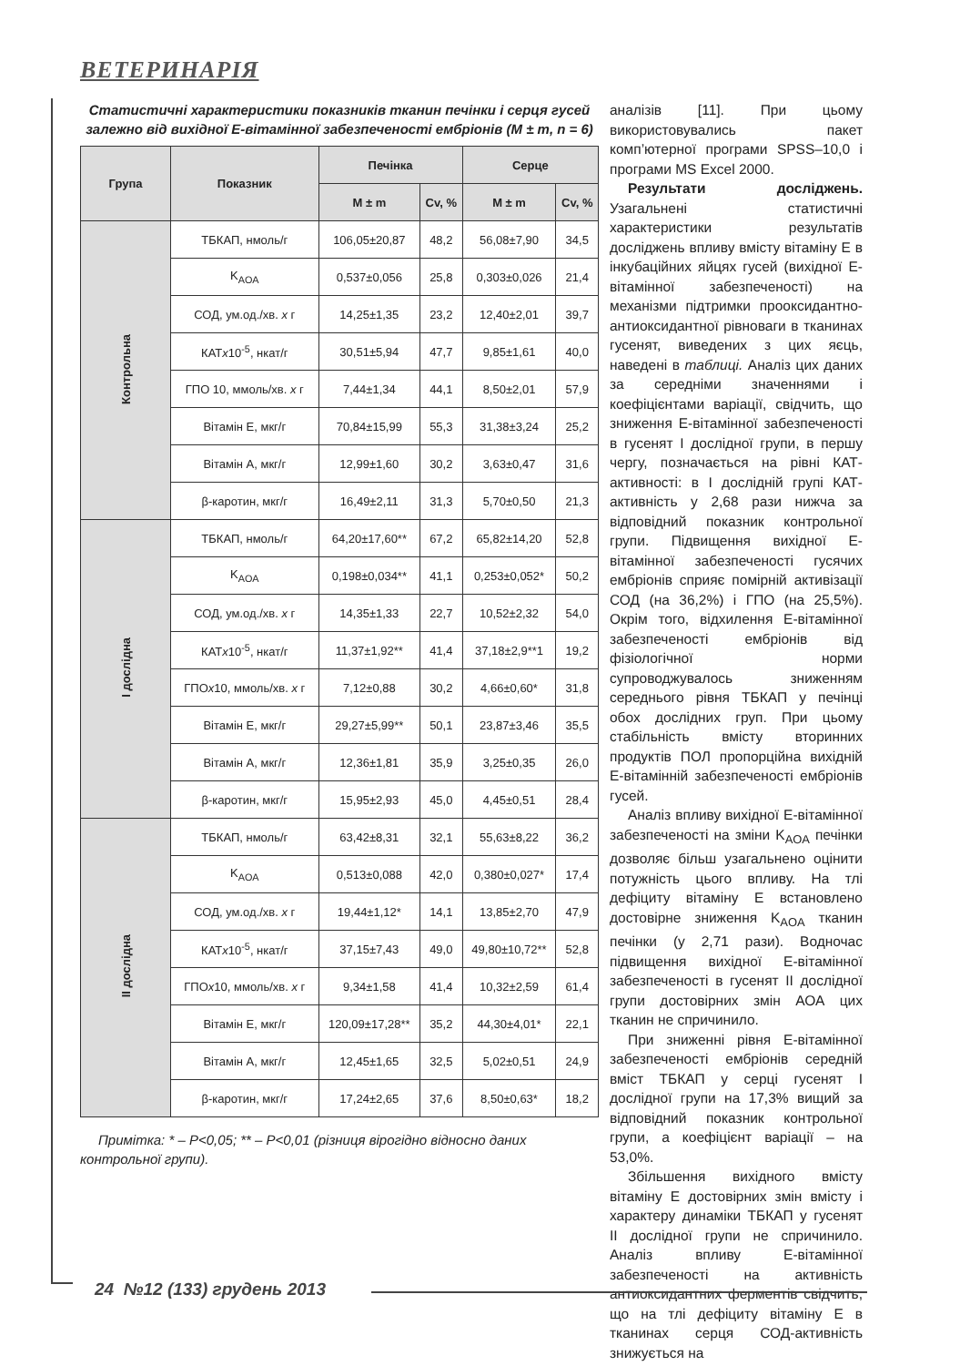ВЕТЕРИНАРІЯ
Статистичні характеристики показників тканин печінки і серця гусей залежно від вихідної Е-вітамінної забезпеченості ембріонів (М ± m, n = 6)
| Група | Показник | Печінка | | Серце | |
| --- | --- | --- | --- | --- | --- |
| | | M ± m | Cv, % | M ± m | Cv, % |
| Контрольна | ТБКАП, нмоль/г | 106,05±20,87 | 48,2 | 56,08±7,90 | 34,5 |
| | K<sub>AOA</sub> | 0,537±0,056 | 25,8 | 0,303±0,026 | 21,4 |
| | СОД, ум.од./хв. x г | 14,25±1,35 | 23,2 | 12,40±2,01 | 39,7 |
| | КАТ x 10<sup>-5</sup>, нкат/г | 30,51±5,94 | 47,7 | 9,85±1,61 | 40,0 |
| | ГПО 10, ммоль/хв. x г | 7,44±1,34 | 44,1 | 8,50±2,01 | 57,9 |
| | Вітамін Е, мкг/г | 70,84±15,99 | 55,3 | 31,38±3,24 | 25,2 |
| | Вітамін А, мкг/г | 12,99±1,60 | 30,2 | 3,63±0,47 | 31,6 |
| | β-каротин, мкг/г | 16,49±2,11 | 31,3 | 5,70±0,50 | 21,3 |
| І дослідна | ТБКАП, нмоль/г | 64,20±17,60** | 67,2 | 65,82±14,20 | 52,8 |
| | K<sub>AOA</sub> | 0,198±0,034** | 41,1 | 0,253±0,052* | 50,2 |
| | СОД, ум.од./хв. x г | 14,35±1,33 | 22,7 | 10,52±2,32 | 54,0 |
| | КАТ x 10<sup>-5</sup>, нкат/г | 11,37±1,92** | 41,4 | 37,18±2,9**1 | 19,2 |
| | ГПО x 10, ммоль/хв. x г | 7,12±0,88 | 30,2 | 4,66±0,60* | 31,8 |
| | Вітамін Е, мкг/г | 29,27±5,99** | 50,1 | 23,87±3,46 | 35,5 |
| | Вітамін А, мкг/г | 12,36±1,81 | 35,9 | 3,25±0,35 | 26,0 |
| | β-каротин, мкг/г | 15,95±2,93 | 45,0 | 4,45±0,51 | 28,4 |
| ІІ дослідна | ТБКАП, нмоль/г | 63,42±8,31 | 32,1 | 55,63±8,22 | 36,2 |
| | K<sub>AOA</sub> | 0,513±0,088 | 42,0 | 0,380±0,027* | 17,4 |
| | СОД, ум.од./хв. x г | 19,44±1,12* | 14,1 | 13,85±2,70 | 47,9 |
| | КАТ x 10<sup>-5</sup>, нкат/г | 37,15±7,43 | 49,0 | 49,80±10,72** | 52,8 |
| | ГПО x 10, ммоль/хв. x г | 9,34±1,58 | 41,4 | 10,32±2,59 | 61,4 |
| | Вітамін Е, мкг/г | 120,09±17,28** | 35,2 | 44,30±4,01* | 22,1 |
| | Вітамін А, мкг/г | 12,45±1,65 | 32,5 | 5,02±0,51 | 24,9 |
| | β-каротин, мкг/г | 17,24±2,65 | 37,6 | 8,50±0,63* | 18,2 |
Примітка: * – Р<0,05; ** – Р<0,01 (різниця вірогідно відносно даних контрольної групи).
аналізів [11]. При цьому використовувались пакет комп’ютерної програми SPSS–10,0 і програми MS Excel 2000.
Результати досліджень. Узагальнені статистичні характеристики результатів досліджень впливу вмісту вітаміну Е в інкубаційних яйцях гусей (вихідної Е-вітамінної забезпеченості) на механізми підтримки прооксидантно-антиоксидантної рівноваги в тканинах гусенят, виведених з цих яєць, наведені в таблиці. Аналіз цих даних за середніми значеннями і коефіцієнтами варіації, свідчить, що зниження Е-вітамінної забезпеченості в гусенят І дослідної групи, в першу чергу, позначається на рівні КАТ-активності: в І дослідній групі КАТ-активність у 2,68 рази нижча за відповідний показник контрольної групи. Підвищення вихідної Е-вітамінної забезпеченості гусячих ембріонів сприяє помірній активізації СОД (на 36,2%) і ГПО (на 25,5%). Окрім того, відхилення Е-вітамінної забезпеченості ембріонів від фізіологічної норми супроводжувалось зниженням середнього рівня ТБКАП у печінці обох дослідних груп. При цьому стабільність вмісту вторинних продуктів ПОЛ пропорційна вихідній Е-вітамінній забезпеченості ембріонів гусей.
Аналіз впливу вихідної Е-вітамінної забезпеченості на зміни K<sub>AOA</sub> печінки дозволяє більш узагальнено оцінити потужність цього впливу. На тлі дефіциту вітаміну Е встановлено достовірне зниження K<sub>AOA</sub> тканин печінки (у 2,71 рази). Водночас підвищення вихідної Е-вітамінної забезпеченості в гусенят ІІ дослідної групи достовірних змін АОА цих тканин не спричинило.
При зниженні рівня Е-вітамінної забезпеченості ембріонів середній вміст ТБКАП у серці гусенят І дослідної групи на 17,3% вищий за відповідний показник контрольної групи, а коефіцієнт варіації – на 53,0%.
Збільшення вихідного вмісту вітаміну Е достовірних змін вмісту і характеру динаміки ТБКАП у гусенят ІІ дослідної групи не спричинило. Аналіз впливу Е-вітамінної забезпеченості на активність антиоксидантних ферментів свідчить, що на тлі дефіциту вітаміну Е в тканинах серця СОД-активність знижується на
24 №12 (133) грудень 2013